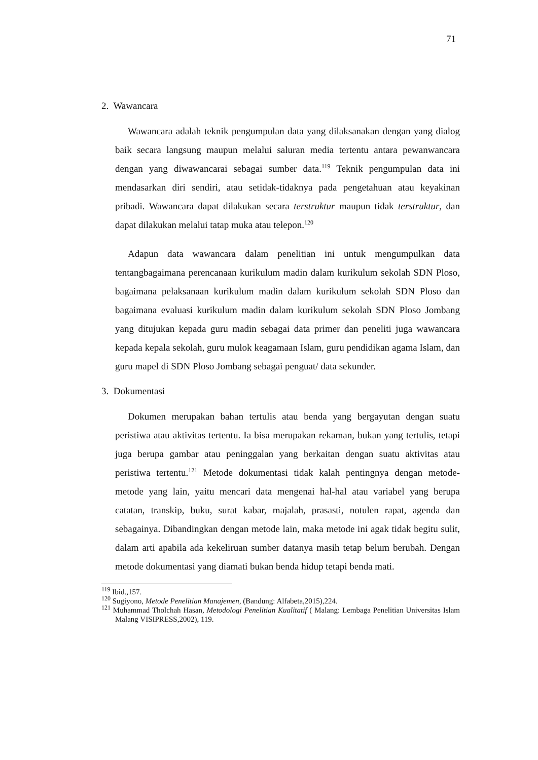71
2. Wawancara
Wawancara adalah teknik pengumpulan data yang dilaksanakan dengan yang dialog baik secara langsung maupun melalui saluran media tertentu antara pewanwancara dengan yang diwawancarai sebagai sumber data.<sup>119</sup> Teknik pengumpulan data ini mendasarkan diri sendiri, atau setidak-tidaknya pada pengetahuan atau keyakinan pribadi. Wawancara dapat dilakukan secara terstruktur maupun tidak terstruktur, dan dapat dilakukan melalui tatap muka atau telepon.<sup>120</sup>
Adapun data wawancara dalam penelitian ini untuk mengumpulkan data tentangbagaimana perencanaan kurikulum madin dalam kurikulum sekolah SDN Ploso, bagaimana pelaksanaan kurikulum madin dalam kurikulum sekolah SDN Ploso dan bagaimana evaluasi kurikulum madin dalam kurikulum sekolah SDN Ploso Jombang yang ditujukan kepada guru madin sebagai data primer dan peneliti juga wawancara kepada kepala sekolah, guru mulok keagamaan Islam, guru pendidikan agama Islam, dan guru mapel di SDN Ploso Jombang sebagai penguat/ data sekunder.
3. Dokumentasi
Dokumen merupakan bahan tertulis atau benda yang bergayutan dengan suatu peristiwa atau aktivitas tertentu. Ia bisa merupakan rekaman, bukan yang tertulis, tetapi juga berupa gambar atau peninggalan yang berkaitan dengan suatu aktivitas atau peristiwa tertentu.<sup>121</sup> Metode dokumentasi tidak kalah pentingnya dengan metode-metode yang lain, yaitu mencari data mengenai hal-hal atau variabel yang berupa catatan, transkip, buku, surat kabar, majalah, prasasti, notulen rapat, agenda dan sebagainya. Dibandingkan dengan metode lain, maka metode ini agak tidak begitu sulit, dalam arti apabila ada kekeliruan sumber datanya masih tetap belum berubah. Dengan metode dokumentasi yang diamati bukan benda hidup tetapi benda mati.
<sup>119</sup> Ibid.,157.
<sup>120</sup> Sugiyono, Metode Penelitian Manajemen, (Bandung: Alfabeta,2015),224.
<sup>121</sup> Muhammad Tholchah Hasan, Metodologi Penelitian Kualitatif ( Malang: Lembaga Penelitian Universitas Islam Malang VISIPRESS,2002), 119.